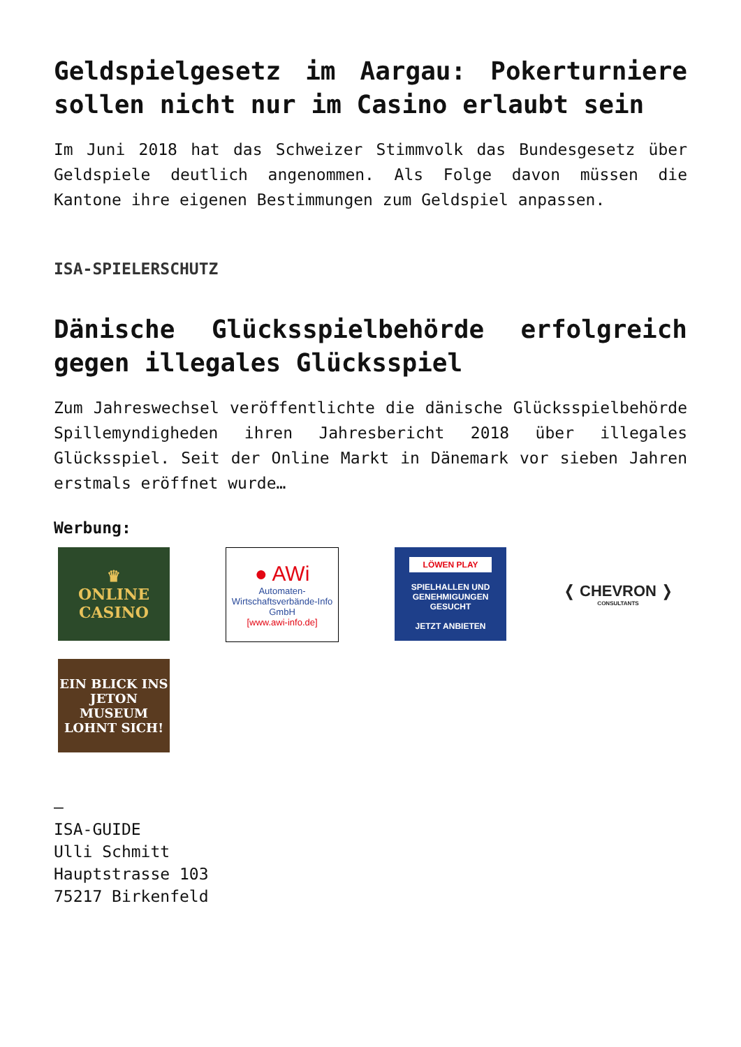Geldspielgesetz im Aargau: Pokerturniere sollen nicht nur im Casino erlaubt sein
Im Juni 2018 hat das Schweizer Stimmvolk das Bundesgesetz über Geldspiele deutlich angenommen. Als Folge davon müssen die Kantone ihre eigenen Bestimmungen zum Geldspiel anpassen.
ISA-SPIELERSCHUTZ
Dänische Glücksspielbehörde erfolgreich gegen illegales Glücksspiel
Zum Jahreswechsel veröffentlichte die dänische Glücksspielbehörde Spillemyndigheden ihren Jahresbericht 2018 über illegales Glücksspiel. Seit der Online Markt in Dänemark vor sieben Jahren erstmals eröffnet wurde…
Werbung:
♛
ONLINE
CASINO
● AWi
Automaten-Wirtschaftsverbände-Info GmbH
[www.awi-info.de]
LÖWEN PLAY
SPIELHALLEN UND GENEHMIGUNGEN GESUCHT
JETZT ANBIETEN
❬ CHEVRON ❭
CONSULTANTS
EIN BLICK INS
JETON
MUSEUM
LOHNT SICH!
–
ISA-GUIDE
Ulli Schmitt
Hauptstrasse 103
75217 Birkenfeld